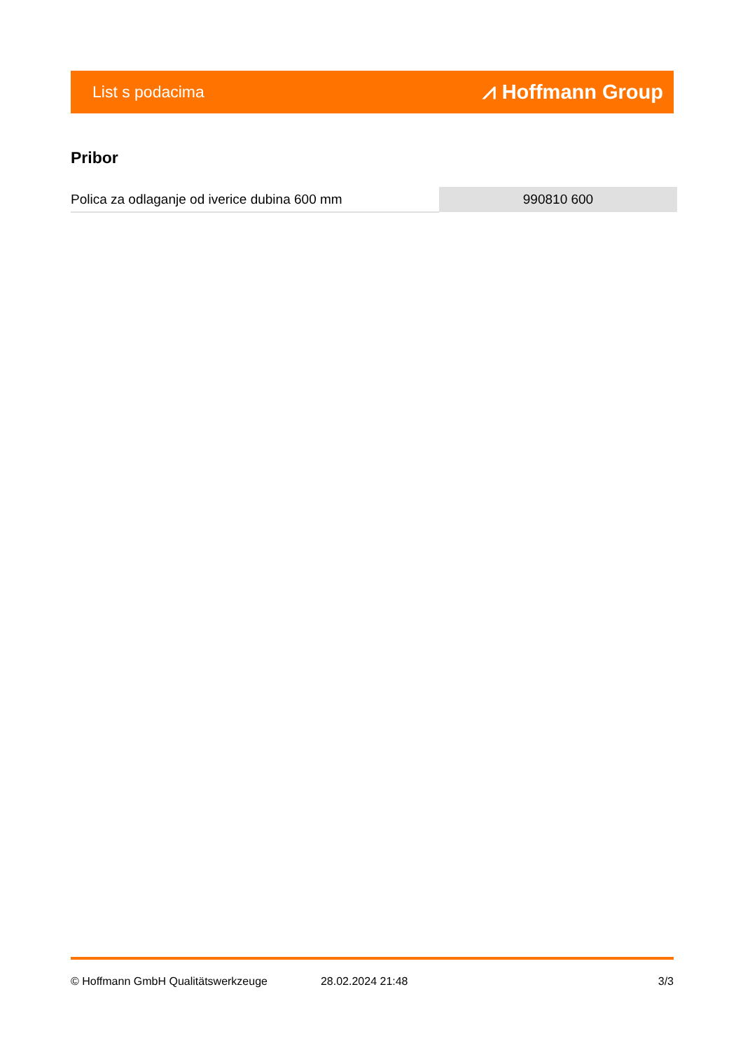List s podacima ⩘ Hoffmann Group
Pribor
| Polica za odlaganje od iverice dubina 600 mm | 990810 600 |
© Hoffmann GmbH Qualitätswerkzeuge 28.02.2024 21:48 3/3